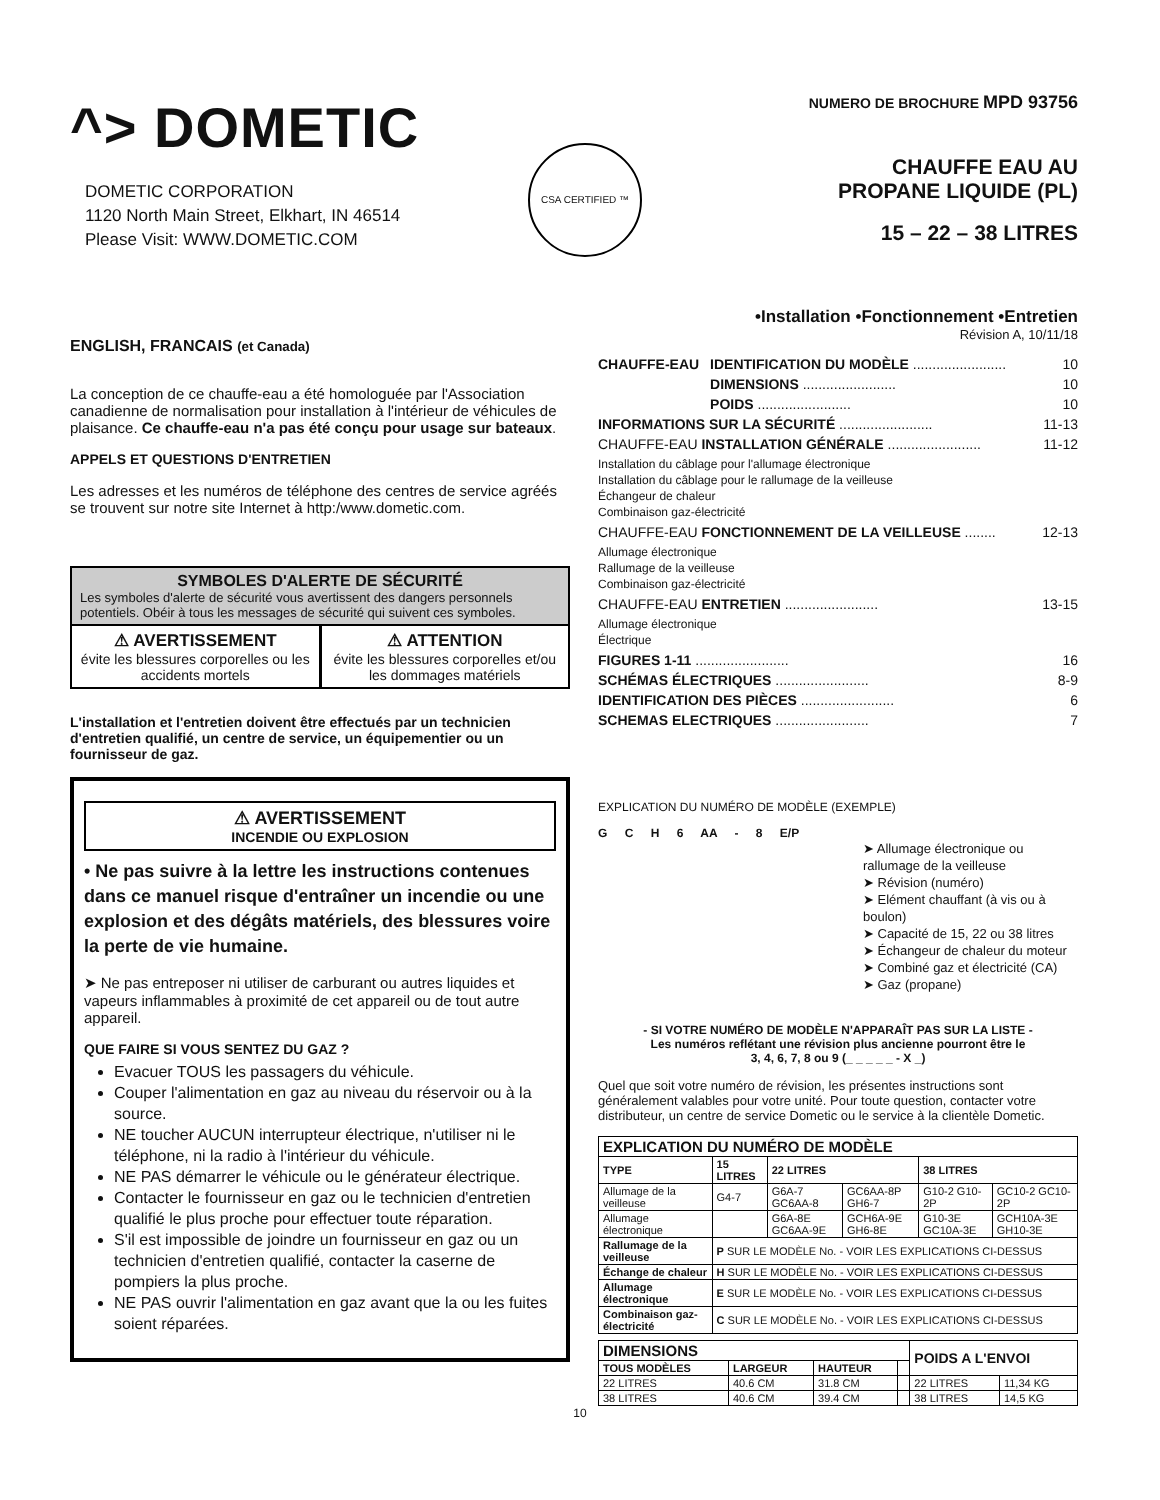^> DOMETIC
DOMETIC CORPORATION
1120 North Main Street, Elkhart, IN 46514
Please Visit: WWW.DOMETIC.COM
ENGLISH, FRANCAIS (et Canada)
La conception de ce chauffe-eau a été homologuée par l'Association canadienne de normalisation pour installation à l'intérieur de véhicules de plaisance. Ce chauffe-eau n'a pas été conçu pour usage sur bateaux.
APPELS ET QUESTIONS D'ENTRETIEN
Les adresses et les numéros de téléphone des centres de service agréés se trouvent sur notre site Internet à http:/www.dometic.com.
SYMBOLES D'ALERTE DE SÉCURITÉ
Les symboles d'alerte de sécurité vous avertissent des dangers personnels potentiels. Obéir à tous les messages de sécurité qui suivent ces symboles.
⚠ AVERTISSEMENT
évite les blessures corporelles ou les accidents mortels
⚠ ATTENTION
évite les blessures corporelles et/ou les dommages matériels
L'installation et l'entretien doivent être effectués par un technicien d'entretien qualifié, un centre de service, un équipementier ou un fournisseur de gaz.
⚠ AVERTISSEMENT
INCENDIE OU EXPLOSION
• Ne pas suivre à la lettre les instructions contenues dans ce manuel risque d'entraîner un incendie ou une explosion et des dégâts matériels, des blessures voire la perte de vie humaine.
➤ Ne pas entreposer ni utiliser de carburant ou autres liquides et vapeurs inflammables à proximité de cet appareil ou de tout autre appareil.
QUE FAIRE SI VOUS SENTEZ DU GAZ ?
Evacuer TOUS les passagers du véhicule.
Couper l'alimentation en gaz au niveau du réservoir ou à la source.
NE toucher AUCUN interrupteur électrique, n'utiliser ni le téléphone, ni la radio à l'intérieur du véhicule.
NE PAS démarrer le véhicule ou le générateur électrique.
Contacter le fournisseur en gaz ou le technicien d'entretien qualifié le plus proche pour effectuer toute réparation.
S'il est impossible de joindre un fournisseur en gaz ou un technicien d'entretien qualifié, contacter la caserne de pompiers la plus proche.
NE PAS ouvrir l'alimentation en gaz avant que la ou les fuites soient réparées.
NUMERO DE BROCHURE MPD 93756
CSA CERTIFIED ™
CHAUFFE EAU AU
PROPANE LIQUIDE (PL)
15 – 22 – 38 LITRES
•Installation •Fonctionnement •Entretien
Révision A, 10/11/18
| CHAUFFE-EAU | IDENTIFICATION DU MODÈLE ........................ | 10 |
| | DIMENSIONS ........................ | 10 |
| | POIDS ........................ | 10 |
| INFORMATIONS SUR LA SÉCURITÉ ........................ | | 11-13 |
| CHAUFFE-EAU INSTALLATION GÉNÉRALE ........................ | | 11-12 |
| Installation du câblage pour l'allumage électronique Installation du câblage pour le rallumage de la veilleuse Échangeur de chaleur Combinaison gaz-électricité | | |
| CHAUFFE-EAU FONCTIONNEMENT DE LA VEILLEUSE ........ | | 12-13 |
| Allumage électronique Rallumage de la veilleuse Combinaison gaz-électricité | | |
| CHAUFFE-EAU ENTRETIEN ........................ | | 13-15 |
| Allumage électronique Électrique | | |
| FIGURES 1-11 ........................ | | 16 |
| SCHÉMAS ÉLECTRIQUES ........................ | | 8-9 |
| IDENTIFICATION DES PIÈCES ........................ | | 6 |
| SCHEMAS ELECTRIQUES ........................ | | 7 |
EXPLICATION DU NUMÉRO DE MODÈLE (EXEMPLE)
G C H 6 AA - 8 E/P
➤ Allumage électronique ou rallumage de la veilleuse
➤ Révision (numéro)
➤ Elément chauffant (à vis ou à boulon)
➤ Capacité de 15, 22 ou 38 litres
➤ Échangeur de chaleur du moteur
➤ Combiné gaz et électricité (CA)
➤ Gaz (propane)
- SI VOTRE NUMÉRO DE MODÈLE N'APPARAÎT PAS SUR LA LISTE -
Les numéros reflétant une révision plus ancienne pourront être le
3, 4, 6, 7, 8 ou 9 (_ _ _ _ _ - X _)
Quel que soit votre numéro de révision, les présentes instructions sont généralement valables pour votre unité. Pour toute question, contacter votre distributeur, un centre de service Dometic ou le service à la clientèle Dometic.
| EXPLICATION DU NUMÉRO DE MODÈLE | | | | | |
| --- | --- | --- | --- | --- | --- |
| TYPE | 15 LITRES | 22 LITRES | | 38 LITRES | |
| Allumage de la veilleuse | G4-7 | G6A-7 GC6AA-8 | GC6AA-8P GH6-7 | G10-2 G10-2P | GC10-2 GC10-2P |
| Allumage électronique | | G6A-8E GC6AA-9E | GCH6A-9E GH6-8E | G10-3E GC10A-3E | GCH10A-3E GH10-3E |
| Rallumage de la veilleuse | P SUR LE MODÈLE No. - VOIR LES EXPLICATIONS CI-DESSUS | | | | |
| Échange de chaleur | H SUR LE MODÈLE No. - VOIR LES EXPLICATIONS CI-DESSUS | | | | |
| Allumage électronique | E SUR LE MODÈLE No. - VOIR LES EXPLICATIONS CI-DESSUS | | | | |
| Combinaison gaz-électricité | C SUR LE MODÈLE No. - VOIR LES EXPLICATIONS CI-DESSUS | | | | |
| DIMENSIONS | | | | POIDS A L'ENVOI | |
| --- | --- | --- | --- | --- | --- |
| TOUS MODÈLES | LARGEUR | HAUTEUR | | | |
| 22 LITRES | 40.6 CM | 31.8 CM | | 22 LITRES | 11,34 KG |
| 38 LITRES | 40.6 CM | 39.4 CM | | 38 LITRES | 14,5 KG |
10